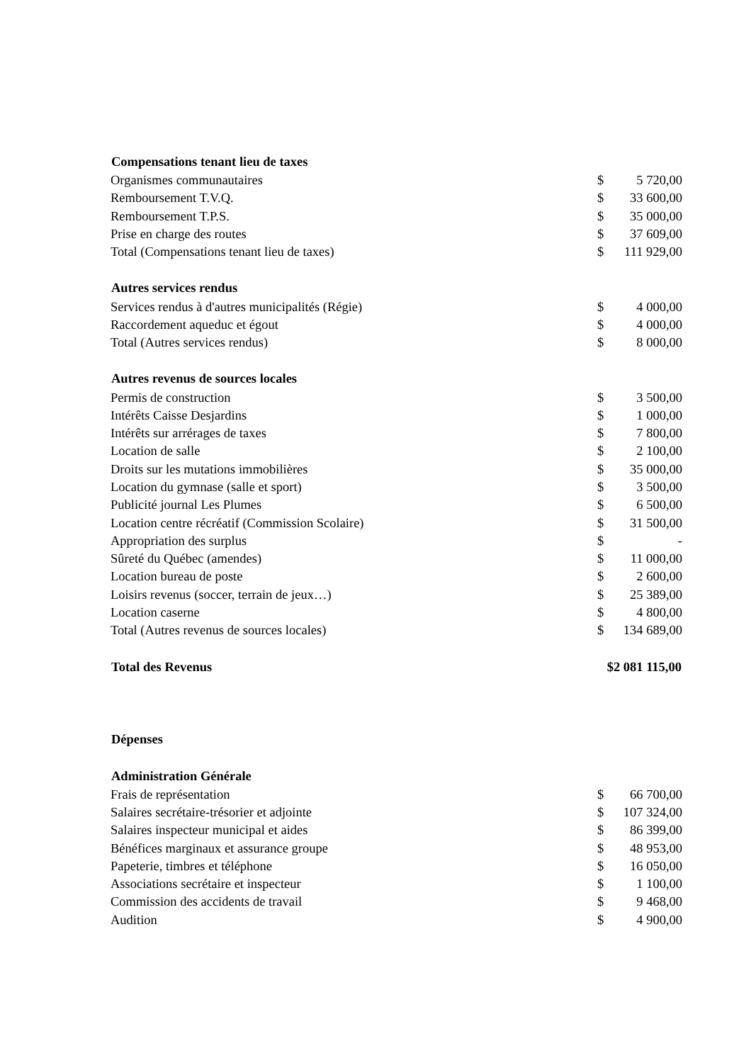| Compensations tenant lieu de taxes | | |
| --- | --- | --- |
| Organismes communautaires | $ | 5 720,00 |
| Remboursement T.V.Q. | $ | 33 600,00 |
| Remboursement T.P.S. | $ | 35 000,00 |
| Prise en charge des routes | $ | 37 609,00 |
| Total (Compensations tenant lieu de taxes) | $ | 111 929,00 |
| Autres services rendus | | |
| Services rendus à d'autres municipalités (Régie) | $ | 4 000,00 |
| Raccordement aqueduc et égout | $ | 4 000,00 |
| Total (Autres services rendus) | $ | 8 000,00 |
| Autres revenus de sources locales | | |
| Permis de construction | $ | 3 500,00 |
| Intérêts Caisse Desjardins | $ | 1 000,00 |
| Intérêts sur arrérages de taxes | $ | 7 800,00 |
| Location de salle | $ | 2 100,00 |
| Droits sur les mutations immobilières | $ | 35 000,00 |
| Location du gymnase (salle et sport) | $ | 3 500,00 |
| Publicité journal Les Plumes | $ | 6 500,00 |
| Location centre récréatif (Commission Scolaire) | $ | 31 500,00 |
| Appropriation des surplus | $ | - |
| Sûreté du Québec (amendes) | $ | 11 000,00 |
| Location bureau de poste | $ | 2 600,00 |
| Loisirs revenus (soccer, terrain de jeux…) | $ | 25 389,00 |
| Location caserne | $ | 4 800,00 |
| Total (Autres revenus de sources locales) | $ | 134 689,00 |
| Total des Revenus | $2 081 115,00 | |
| Dépenses | | |
| Administration Générale | | |
| Frais de représentation | $ | 66 700,00 |
| Salaires secrétaire-trésorier et adjointe | $ | 107 324,00 |
| Salaires inspecteur municipal et aides | $ | 86 399,00 |
| Bénéfices marginaux et assurance groupe | $ | 48 953,00 |
| Papeterie, timbres et téléphone | $ | 16 050,00 |
| Associations secrétaire et inspecteur | $ | 1 100,00 |
| Commission des accidents de travail | $ | 9 468,00 |
| Audition | $ | 4 900,00 |